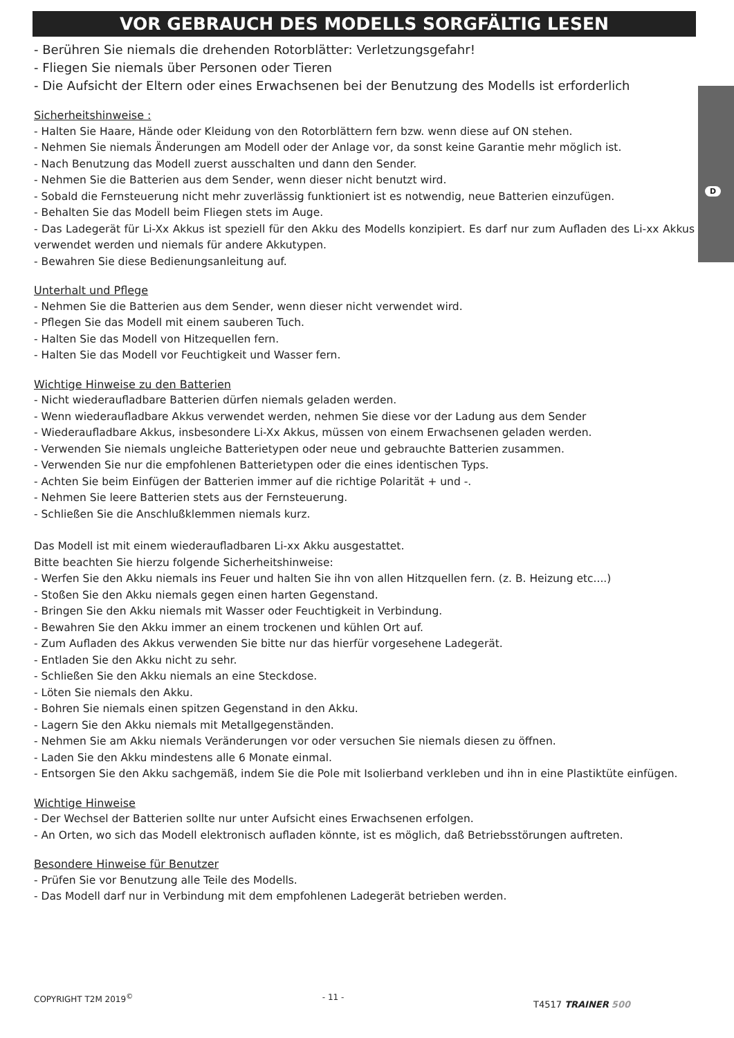VOR GEBRAUCH DES MODELLS SORGFÄLTIG LESEN
D
- Berühren Sie niemals die drehenden Rotorblätter: Verletzungsgefahr!
- Fliegen Sie niemals über Personen oder Tieren
- Die Aufsicht der Eltern oder eines Erwachsenen bei der Benutzung des Modells ist erforderlich
Sicherheitshinweise :
- Halten Sie Haare, Hände oder Kleidung von den Rotorblättern fern bzw. wenn diese auf ON stehen.
- Nehmen Sie niemals Änderungen am Modell oder der Anlage vor, da sonst keine Garantie mehr möglich ist.
- Nach Benutzung das Modell zuerst ausschalten und dann den Sender.
- Nehmen Sie die Batterien aus dem Sender, wenn dieser nicht benutzt wird.
- Sobald die Fernsteuerung nicht mehr zuverlässig funktioniert ist es notwendig, neue Batterien einzufügen.
- Behalten Sie das Modell beim Fliegen stets im Auge.
- Das Ladegerät für Li-Xx Akkus ist speziell für den Akku des Modells konzipiert. Es darf nur zum Aufladen des Li-xx Akkus verwendet werden und niemals für andere Akkutypen.
- Bewahren Sie diese Bedienungsanleitung auf.
Unterhalt und Pflege
- Nehmen Sie die Batterien aus dem Sender, wenn dieser nicht verwendet wird.
- Pflegen Sie das Modell mit einem sauberen Tuch.
- Halten Sie das Modell von Hitzequellen fern.
- Halten Sie das Modell vor Feuchtigkeit und Wasser fern.
Wichtige Hinweise zu den Batterien
- Nicht wiederaufladbare Batterien dürfen niemals geladen werden.
- Wenn wiederaufladbare Akkus verwendet werden, nehmen Sie diese vor der Ladung aus dem Sender
- Wiederaufladbare Akkus, insbesondere Li-Xx Akkus, müssen von einem Erwachsenen geladen werden.
- Verwenden Sie niemals ungleiche Batterietypen oder neue und gebrauchte Batterien zusammen.
- Verwenden Sie nur die empfohlenen Batterietypen oder die eines identischen Typs.
- Achten Sie beim Einfügen der Batterien immer auf die richtige Polarität + und -.
- Nehmen Sie leere Batterien stets aus der Fernsteuerung.
- Schließen Sie die Anschlußklemmen niemals kurz.
Das Modell ist mit einem wiederaufladbaren Li-xx Akku ausgestattet.
Bitte beachten Sie hierzu folgende Sicherheitshinweise:
- Werfen Sie den Akku niemals ins Feuer und halten Sie ihn von allen Hitzquellen fern. (z. B. Heizung etc....)
- Stoßen Sie den Akku niemals gegen einen harten Gegenstand.
- Bringen Sie den Akku niemals mit Wasser oder Feuchtigkeit in Verbindung.
- Bewahren Sie den Akku immer an einem trockenen und kühlen Ort auf.
- Zum Aufladen des Akkus verwenden Sie bitte nur das hierfür vorgesehene Ladegerät.
- Entladen Sie den Akku nicht zu sehr.
- Schließen Sie den Akku niemals an eine Steckdose.
- Löten Sie niemals den Akku.
- Bohren Sie niemals einen spitzen Gegenstand in den Akku.
- Lagern Sie den Akku niemals mit Metallgegenständen.
- Nehmen Sie am Akku niemals Veränderungen vor oder versuchen Sie niemals diesen zu öffnen.
- Laden Sie den Akku mindestens alle 6 Monate einmal.
- Entsorgen Sie den Akku sachgemäß, indem Sie die Pole mit Isolierband verkleben und ihn in eine Plastiktüte einfügen.
Wichtige Hinweise
- Der Wechsel der Batterien sollte nur unter Aufsicht eines Erwachsenen erfolgen.
- An Orten, wo sich das Modell elektronisch aufladen könnte, ist es möglich, daß Betriebsstörungen auftreten.
Besondere Hinweise für Benutzer
- Prüfen Sie vor Benutzung alle Teile des Modells.
- Das Modell darf nur in Verbindung mit dem empfohlenen Ladegerät betrieben werden.
COPYRIGHT T2M 2019<sup>©</sup> - 11 - T4517 TRAINER 500